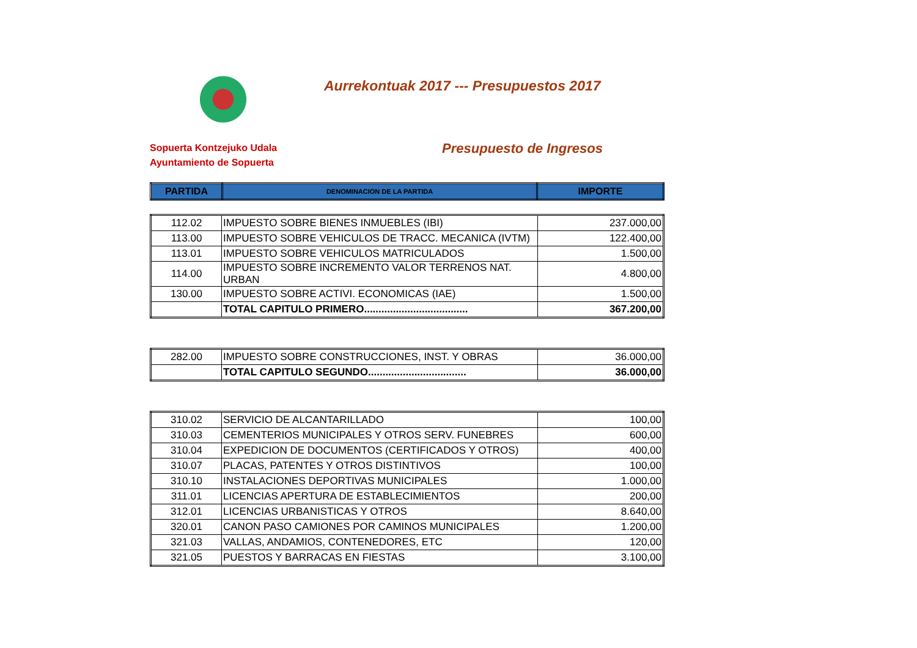Aurrekontuak 2017 --- Presupuestos 2017
Sopuerta Kontzejuko Udala
Ayuntamiento de Sopuerta
Presupuesto de Ingresos
| PARTIDA | DENOMINACION DE LA PARTIDA | IMPORTE |
| --- | --- | --- |
| 112.02 | IMPUESTO SOBRE BIENES INMUEBLES (IBI) | 237.000,00 |
| 113.00 | IMPUESTO SOBRE VEHICULOS DE TRACC. MECANICA (IVTM) | 122.400,00 |
| 113.01 | IMPUESTO SOBRE VEHICULOS MATRICULADOS | 1.500,00 |
| 114.00 | IMPUESTO SOBRE INCREMENTO VALOR TERRENOS NAT. URBAN | 4.800,00 |
| 130.00 | IMPUESTO SOBRE ACTIVI. ECONOMICAS (IAE) | 1.500,00 |
| | TOTAL CAPITULO PRIMERO.................................... | 367.200,00 |
| 282.00 | IMPUESTO SOBRE CONSTRUCCIONES, INST. Y OBRAS | 36.000,00 |
| | TOTAL CAPITULO SEGUNDO.................................. | 36.000,00 |
| 310.02 | SERVICIO DE ALCANTARILLADO | 100,00 |
| 310.03 | CEMENTERIOS MUNICIPALES Y OTROS SERV. FUNEBRES | 600,00 |
| 310.04 | EXPEDICION DE DOCUMENTOS (CERTIFICADOS Y OTROS) | 400,00 |
| 310.07 | PLACAS, PATENTES Y OTROS DISTINTIVOS | 100,00 |
| 310.10 | INSTALACIONES DEPORTIVAS MUNICIPALES | 1.000,00 |
| 311.01 | LICENCIAS APERTURA DE ESTABLECIMIENTOS | 200,00 |
| 312.01 | LICENCIAS URBANISTICAS Y OTROS | 8.640,00 |
| 320.01 | CANON PASO CAMIONES POR CAMINOS MUNICIPALES | 1.200,00 |
| 321.03 | VALLAS, ANDAMIOS, CONTENEDORES, ETC | 120,00 |
| 321.05 | PUESTOS Y BARRACAS EN FIESTAS | 3.100,00 |